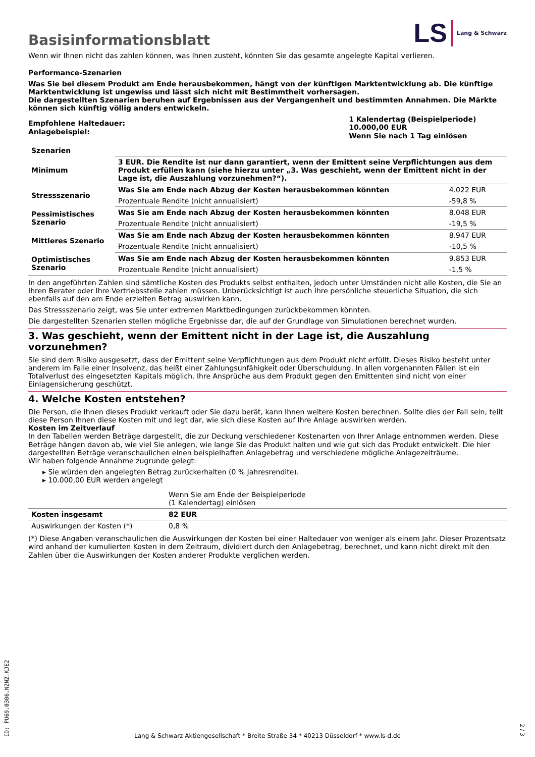Basisinformationsblatt
LS Lang & Schwarz
Wenn wir Ihnen nicht das zahlen können, was Ihnen zusteht, könnten Sie das gesamte angelegte Kapital verlieren.
Performance-Szenarien
Was Sie bei diesem Produkt am Ende herausbekommen, hängt von der künftigen Marktentwicklung ab. Die künftige Marktentwicklung ist ungewiss und lässt sich nicht mit Bestimmtheit vorhersagen.
Die dargestellten Szenarien beruhen auf Ergebnissen aus der Vergangenheit und bestimmten Annahmen. Die Märkte können sich künftig völlig anders entwickeln.
| Empfohlene Haltedauer: Anlagebeispiel: | 1 Kalendertag (Beispielperiode) 10.000,00 EUR Wenn Sie nach 1 Tag einlösen |
| Szenarien | | |
| --- | --- | --- |
| Minimum | 3 EUR. Die Rendite ist nur dann garantiert, wenn der Emittent seine Verpflichtungen aus dem Produkt erfüllen kann (siehe hierzu unter „3. Was geschieht, wenn der Emittent nicht in der Lage ist, die Auszahlung vorzunehmen?“). | |
| Stressszenario | Was Sie am Ende nach Abzug der Kosten herausbekommen könnten | 4.022 EUR |
| | Prozentuale Rendite (nicht annualisiert) | -59,8 % |
| Pessimistisches Szenario | Was Sie am Ende nach Abzug der Kosten herausbekommen könnten | 8.048 EUR |
| | Prozentuale Rendite (nicht annualisiert) | -19,5 % |
| Mittleres Szenario | Was Sie am Ende nach Abzug der Kosten herausbekommen könnten | 8.947 EUR |
| | Prozentuale Rendite (nicht annualisiert) | -10,5 % |
| Optimistisches Szenario | Was Sie am Ende nach Abzug der Kosten herausbekommen könnten | 9.853 EUR |
| | Prozentuale Rendite (nicht annualisiert) | -1,5 % |
In den angeführten Zahlen sind sämtliche Kosten des Produkts selbst enthalten, jedoch unter Umständen nicht alle Kosten, die Sie an Ihren Berater oder Ihre Vertriebsstelle zahlen müssen. Unberücksichtigt ist auch Ihre persönliche steuerliche Situation, die sich ebenfalls auf den am Ende erzielten Betrag auswirken kann.
Das Stressszenario zeigt, was Sie unter extremen Marktbedingungen zurückbekommen könnten.
Die dargestellten Szenarien stellen mögliche Ergebnisse dar, die auf der Grundlage von Simulationen berechnet wurden.
3. Was geschieht, wenn der Emittent nicht in der Lage ist, die Auszahlung vorzunehmen?
Sie sind dem Risiko ausgesetzt, dass der Emittent seine Verpflichtungen aus dem Produkt nicht erfüllt. Dieses Risiko besteht unter anderem im Falle einer Insolvenz, das heißt einer Zahlungsunfähigkeit oder Überschuldung. In allen vorgenannten Fällen ist ein Totalverlust des eingesetzten Kapitals möglich. Ihre Ansprüche aus dem Produkt gegen den Emittenten sind nicht von einer Einlagensicherung geschützt.
4. Welche Kosten entstehen?
Die Person, die Ihnen dieses Produkt verkauft oder Sie dazu berät, kann Ihnen weitere Kosten berechnen. Sollte dies der Fall sein, teilt diese Person Ihnen diese Kosten mit und legt dar, wie sich diese Kosten auf Ihre Anlage auswirken werden.
Kosten im Zeitverlauf
In den Tabellen werden Beträge dargestellt, die zur Deckung verschiedener Kostenarten von Ihrer Anlage entnommen werden. Diese Beträge hängen davon ab, wie viel Sie anlegen, wie lange Sie das Produkt halten und wie gut sich das Produkt entwickelt. Die hier dargestellten Beträge veranschaulichen einen beispielhaften Anlagebetrag und verschiedene mögliche Anlagezeiträume.
Wir haben folgende Annahme zugrunde gelegt:
▸ Sie würden den angelegten Betrag zurückerhalten (0 % Jahresrendite).
▸ 10.000,00 EUR werden angelegt
| | Wenn Sie am Ende der Beispielperiode (1 Kalendertag) einlösen |
| Kosten insgesamt | 82 EUR |
| Auswirkungen der Kosten (*) | 0,8 % |
(*) Diese Angaben veranschaulichen die Auswirkungen der Kosten bei einer Haltedauer von weniger als einem Jahr. Dieser Prozentsatz wird anhand der kumulierten Kosten in dem Zeitraum, dividiert durch den Anlagebetrag, berechnet, und kann nicht direkt mit den Zahlen über die Auswirkungen der Kosten anderer Produkte verglichen werden.
ID: PU69.0306.N2N2.KJE2
Lang & Schwarz Aktiengesellschaft * Breite Straße 34 * 40213 Düsseldorf * www.ls-d.de
2 / 3